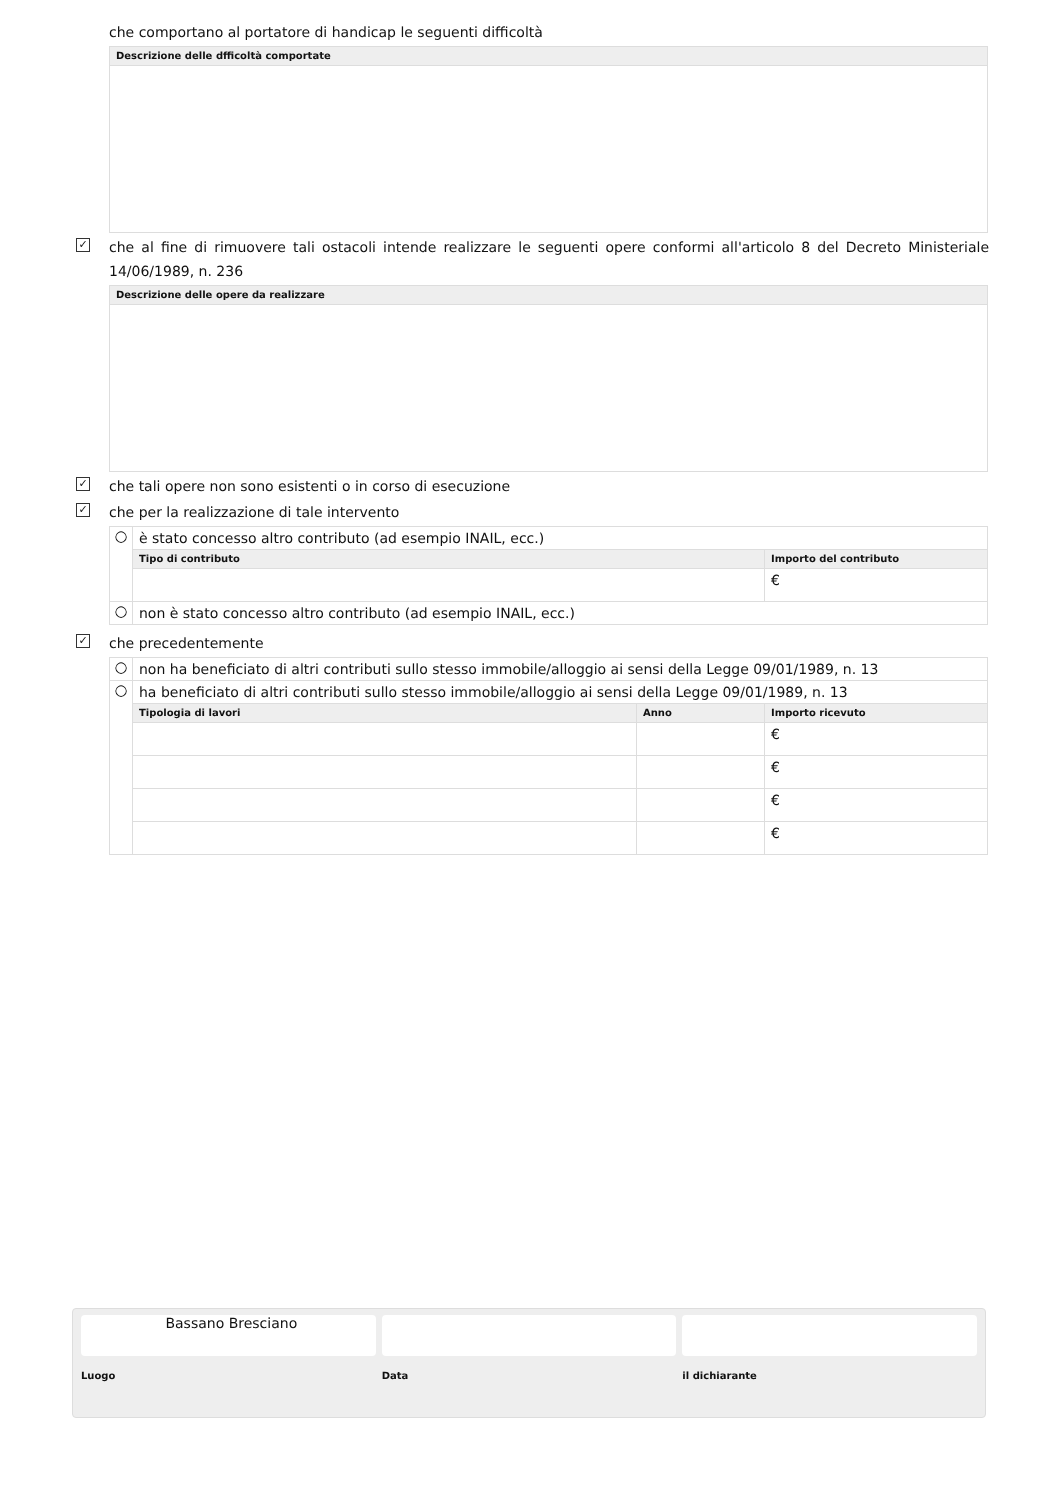che comportano al portatore di handicap le seguenti difficoltà
| Descrizione delle dfficoltà comportate |
| --- |
✓
che al fine di rimuovere tali ostacoli intende realizzare le seguenti opere conformi all'articolo 8 del Decreto Ministeriale 14/06/1989, n. 236
| Descrizione delle opere da realizzare |
| --- |
✓
che tali opere non sono esistenti o in corso di esecuzione
✓
che per la realizzazione di tale intervento
| ○ | è stato concesso altro contributo (ad esempio INAIL, ecc.) | |
| | Tipo di contributo | Importo del contributo |
| | | € |
| ○ | non è stato concesso altro contributo (ad esempio INAIL, ecc.) | |
✓
che precedentemente
| ○ | non ha beneficiato di altri contributi sullo stesso immobile/alloggio ai sensi della Legge 09/01/1989, n. 13 | | |
| ○ | ha beneficiato di altri contributi sullo stesso immobile/alloggio ai sensi della Legge 09/01/1989, n. 13 | | |
| | Tipologia di lavori | Anno | Importo ricevuto |
| | | | € |
| | | | € |
| | | | € |
| | | | € |
Bassano Bresciano
Luogo
Data il dichiarante